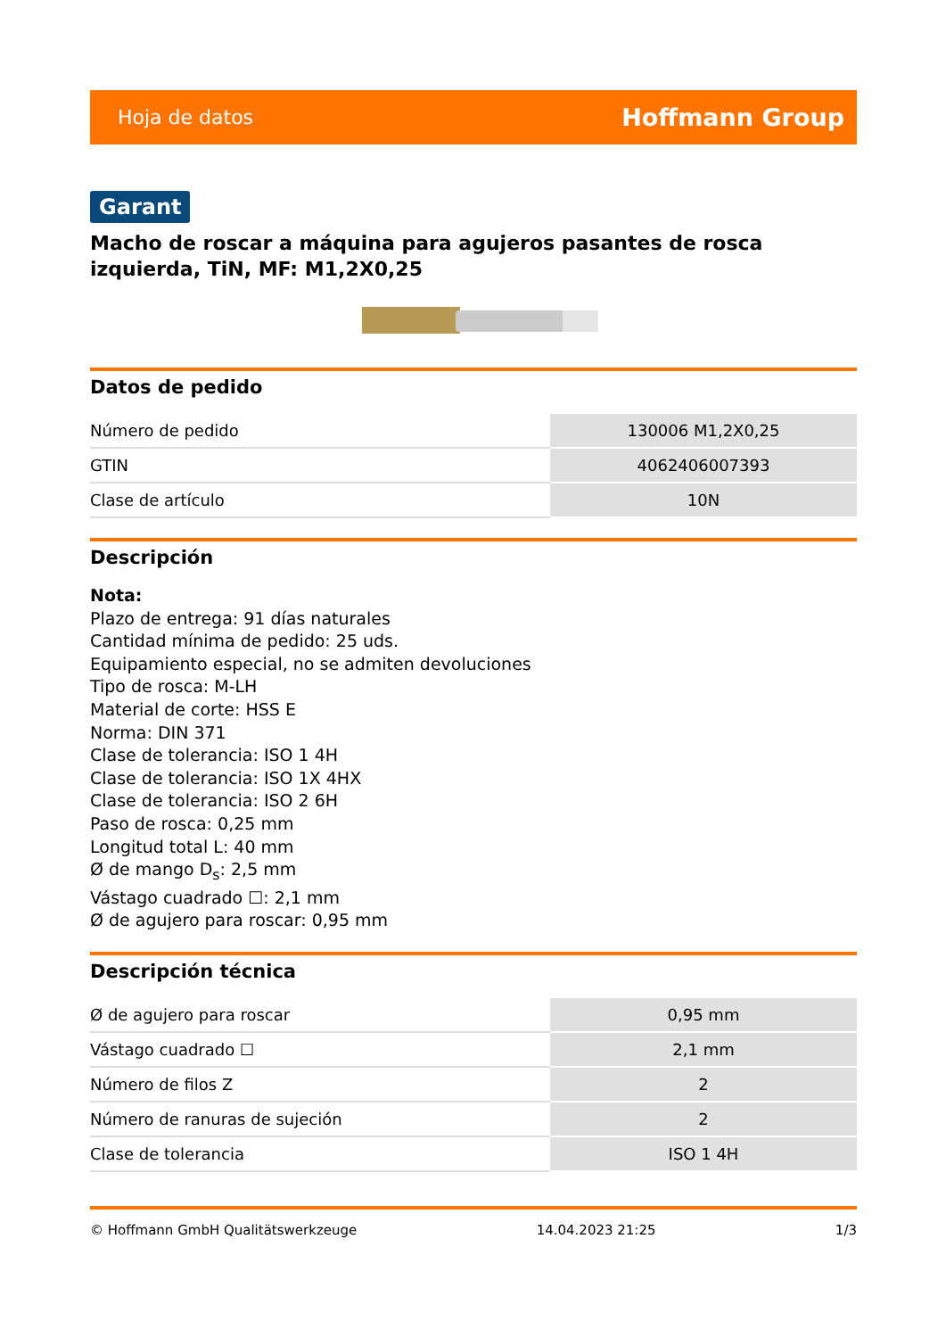Hoja de datos Hoffmann Group
Garant
Macho de roscar a máquina para agujeros pasantes de rosca izquierda, TiN, MF: M1,2X0,25
Datos de pedido
| Número de pedido | 130006 M1,2X0,25 |
| GTIN | 4062406007393 |
| Clase de artículo | 10N |
Descripción
Nota:
Plazo de entrega: 91 días naturales
Cantidad mínima de pedido: 25 uds.
Equipamiento especial, no se admiten devoluciones
Tipo de rosca: M-LH
Material de corte: HSS E
Norma: DIN 371
Clase de tolerancia: ISO 1 4H
Clase de tolerancia: ISO 1X 4HX
Clase de tolerancia: ISO 2 6H
Paso de rosca: 0,25 mm
Longitud total L: 40 mm
Ø de mango D<sub>s</sub>: 2,5 mm
Vástago cuadrado ☐: 2,1 mm
Ø de agujero para roscar: 0,95 mm
Descripción técnica
| Ø de agujero para roscar | 0,95 mm |
| Vástago cuadrado ☐ | 2,1 mm |
| Número de filos Z | 2 |
| Número de ranuras de sujeción | 2 |
| Clase de tolerancia | ISO 1 4H |
© Hoffmann GmbH Qualitätswerkzeuge 14.04.2023 21:25 1/3